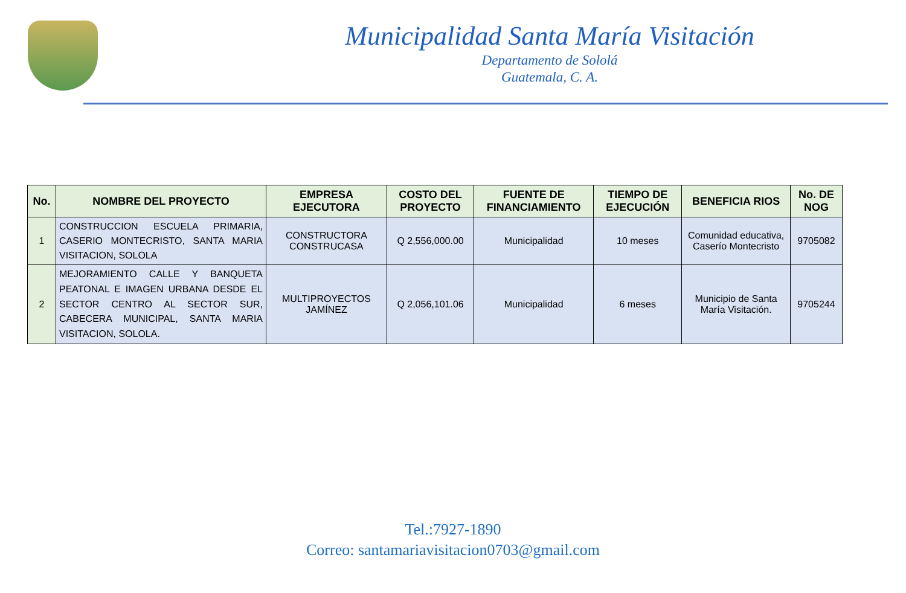Municipalidad Santa María Visitación
Departamento de Sololá
Guatemala, C. A.
| No. | NOMBRE DEL PROYECTO | EMPRESA EJECUTORA | COSTO DEL PROYECTO | FUENTE DE FINANCIAMIENTO | TIEMPO DE EJECUCIÓN | BENEFICIA RIOS | No. DE NOG |
| --- | --- | --- | --- | --- | --- | --- | --- |
| 1 | CONSTRUCCION ESCUELA PRIMARIA, CASERIO MONTECRISTO, SANTA MARIA VISITACION, SOLOLA | CONSTRUCTORA CONSTRUCASA | Q 2,556,000.00 | Municipalidad | 10 meses | Comunidad educativa, Caserío Montecristo | 9705082 |
| 2 | MEJORAMIENTO CALLE Y BANQUETA PEATONAL E IMAGEN URBANA DESDE EL SECTOR CENTRO AL SECTOR SUR, CABECERA MUNICIPAL, SANTA MARIA VISITACION, SOLOLA. | MULTIPROYECTOS JAMÍNEZ | Q 2,056,101.06 | Municipalidad | 6 meses | Municipio de Santa María Visitación. | 9705244 |
Tel.:7927-1890
Correo: santamariavisitacion0703@gmail.com